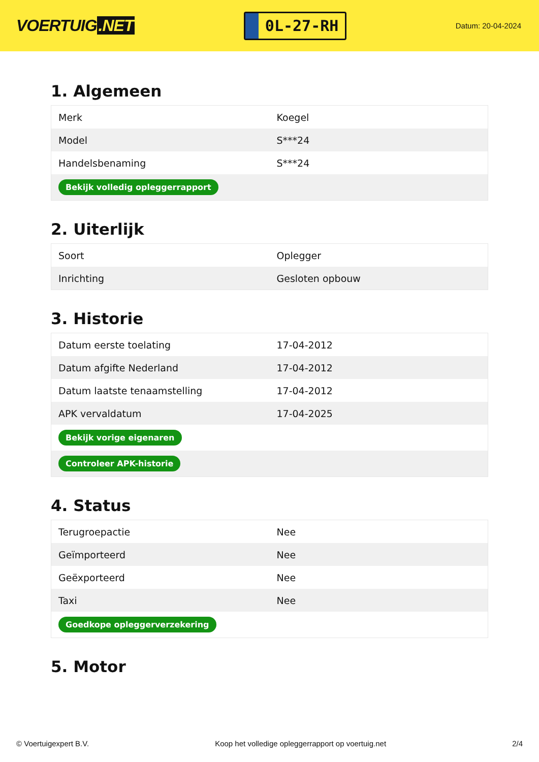VOERTUIG.NET
0L-27-RH
Datum: 20-04-2024
1. Algemeen
| Merk | Koegel |
| Model | S***24 |
| Handelsbenaming | S***24 |
| Bekijk volledig opleggerrapport | |
2. Uiterlijk
| Soort | Oplegger |
| Inrichting | Gesloten opbouw |
3. Historie
| Datum eerste toelating | 17-04-2012 |
| Datum afgifte Nederland | 17-04-2012 |
| Datum laatste tenaamstelling | 17-04-2012 |
| APK vervaldatum | 17-04-2025 |
| Bekijk vorige eigenaren | |
| Controleer APK-historie | |
4. Status
| Terugroepactie | Nee |
| Geïmporteerd | Nee |
| Geëxporteerd | Nee |
| Taxi | Nee |
| Goedkope opleggerverzekering | |
5. Motor
© Voertuigexpert B.V. Koop het volledige opleggerrapport op voertuig.net 2/4